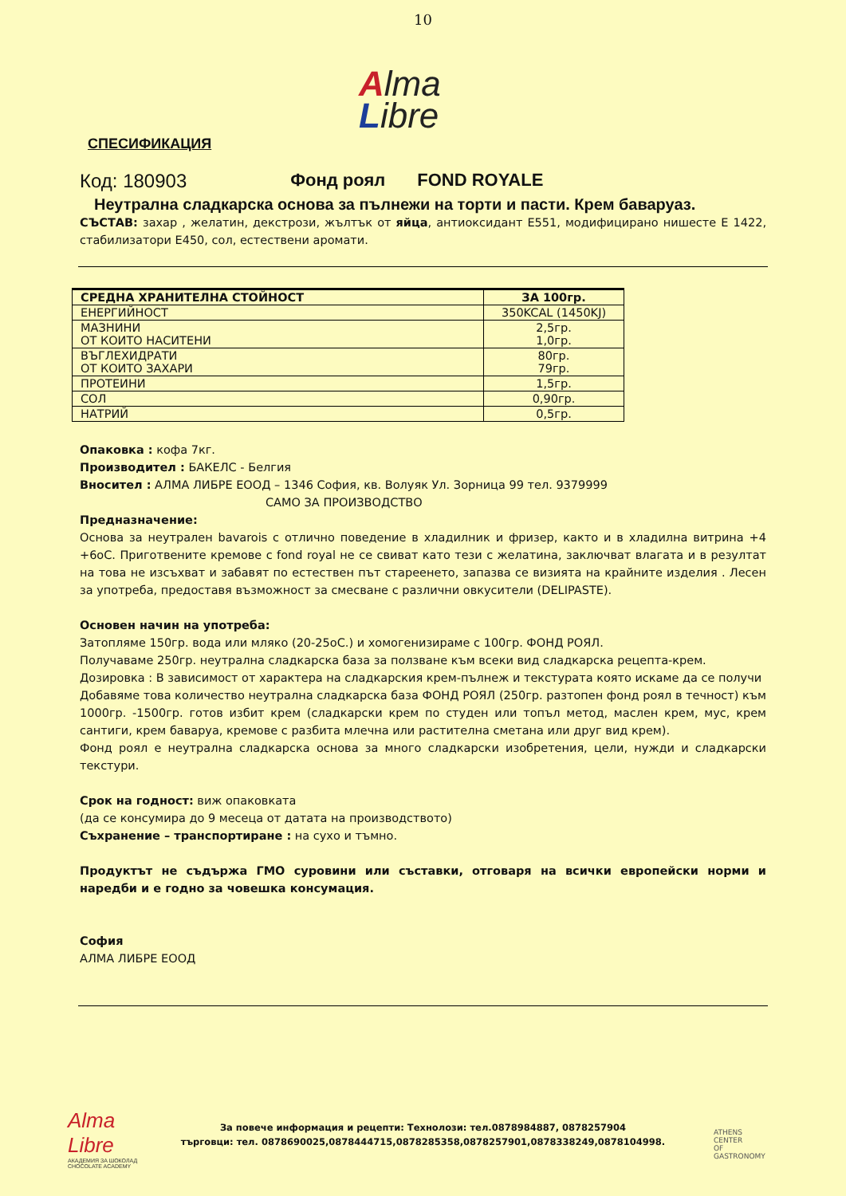10
Alma
Libre
СПЕСИФИКАЦИЯ
Код: 180903 Фонд роял FOND ROYALE
Неутрална сладкарска основа за пълнежи на торти и пасти. Крем баваруаз.
СЪСТАВ: захар , желатин, декстрози, жълтък от яйца, антиоксидант Е551, модифицирано нишесте Е 1422, стабилизатори Е450, сол, естествени аромати.
| СРЕДНА ХРАНИТЕЛНА СТОЙНОСТ | ЗА 100гр. |
| --- | --- |
| ЕНЕРГИЙНОСТ | 350KCAL (1450KJ) |
| МАЗНИНИ ОТ КОИТО НАСИТЕНИ | 2,5гр. 1,0гр. |
| ВЪГЛЕХИДРАТИ ОТ КОИТО ЗАХАРИ | 80гр. 79гр. |
| ПРОТЕИНИ | 1,5гр. |
| СОЛ | 0,90гр. |
| НАТРИЙ | 0,5гр. |
Опаковка : кофа 7кг.
Производител : БАКЕЛС - Белгия
Вносител : АЛМА ЛИБРЕ ЕООД – 1346 София, кв. Волуяк Ул. Зорница 99 тел. 9379999
САМО ЗА ПРОИЗВОДСТВО
Предназначение:
Основа за неутрален bavarois с отлично поведение в хладилник и фризер, както и в хладилна витрина +4 +6оС. Приготвените кремове с fond royal не се свиват като тези с желатина, заключват влагата и в резултат на това не изсъхват и забавят по естествен път стареенето, запазва се визията на крайните изделия . Лесен за употреба, предоставя възможност за смесване с различни овкусители (DELIPASTE).
Основен начин на употреба:
Затопляме 150гр. вода или мляко (20-25оС.) и хомогенизираме с 100гр. ФОНД РОЯЛ.
Получаваме 250гр. неутрална сладкарска база за ползване към всеки вид сладкарска рецепта-крем.
Дозировка : В зависимост от характера на сладкарския крем-пълнеж и текстурата която искаме да се получи
Добавяме това количество неутрална сладкарска база ФОНД РОЯЛ (250гр. разтопен фонд роял в течност) към 1000гр. -1500гр. готов избит крем (сладкарски крем по студен или топъл метод, маслен крем, мус, крем сантиги, крем баваруа, кремове с разбита млечна или растителна сметана или друг вид крем).
Фонд роял е неутрална сладкарска основа за много сладкарски изобретения, цели, нужди и сладкарски текстури.
Срок на годност: виж опаковката
(да се консумира до 9 месеца от датата на производството)
Съхранение – транспортиране : на сухо и тъмно.
Продуктът не съдържа ГМО суровини или съставки, отговаря на всички европейски норми и наредби и е годно за човешка консумация.
София
АЛМА ЛИБРЕ ЕООД
Alma
Libre
АКАДЕМИЯ ЗА ШОКОЛАД
CHOCOLATE ACADEMY
За повече информация и рецепти: Технолози: тел.0878984887, 0878257904
търговци: тел. 0878690025,0878444715,0878285358,0878257901,0878338249,0878104998.
ATHENS
CENTER
OF
GASTRONOMY